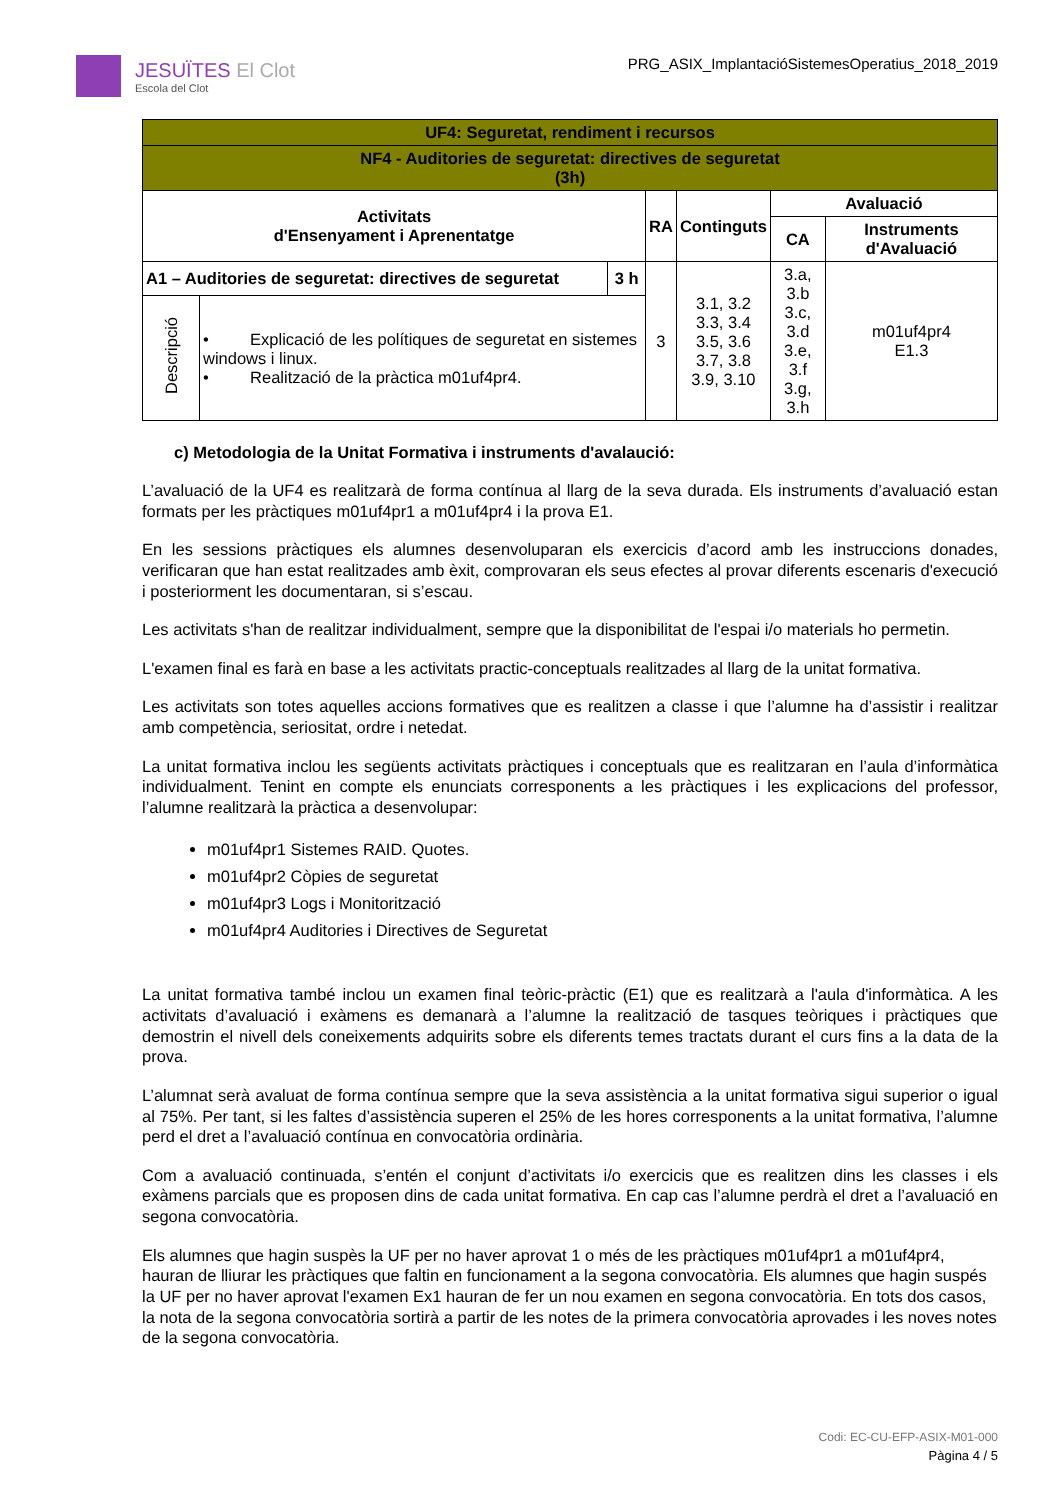JESUÏTES El Clot
Escola del Clot
PRG_ASIX_ImplantacióSistemesOperatius_2018_2019
| UF4: Seguretat, rendiment i recursos | | | | | | |
| NF4 - Auditories de seguretat: directives de seguretat (3h) | | | | | | |
| Activitats d'Ensenyament i Aprenentatge | | | RA | Continguts | Avaluació | |
| | | | | | CA | Instruments d'Avaluació |
| A1 – Auditories de seguretat: directives de seguretat | | 3 h | 3 | 3.1, 3.2 3.3, 3.4 3.5, 3.6 3.7, 3.8 3.9, 3.10 | 3.a, 3.b 3.c, 3.d 3.e, 3.f 3.g, 3.h | m01uf4pr4 E1.3 |
| Descripció | • Explicació de les polítiques de seguretat en sistemes windows i linux. • Realització de la pràctica m01uf4pr4. | | | | | |
c) Metodologia de la Unitat Formativa i instruments d'avalaució:
L’avaluació de la UF4 es realitzarà de forma contínua al llarg de la seva durada. Els instruments d’avaluació estan formats per les pràctiques m01uf4pr1 a m01uf4pr4 i la prova E1.
En les sessions pràctiques els alumnes desenvoluparan els exercicis d’acord amb les instruccions donades, verificaran que han estat realitzades amb èxit, comprovaran els seus efectes al provar diferents escenaris d'execució i posteriorment les documentaran, si s’escau.
Les activitats s'han de realitzar individualment, sempre que la disponibilitat de l'espai i/o materials ho permetin.
L'examen final es farà en base a les activitats practic-conceptuals realitzades al llarg de la unitat formativa.
Les activitats son totes aquelles accions formatives que es realitzen a classe i que l’alumne ha d’assistir i realitzar amb competència, seriositat, ordre i netedat.
La unitat formativa inclou les següents activitats pràctiques i conceptuals que es realitzaran en l’aula d’informàtica individualment. Tenint en compte els enunciats corresponents a les pràctiques i les explicacions del professor, l’alumne realitzarà la pràctica a desenvolupar:
m01uf4pr1 Sistemes RAID. Quotes.
m01uf4pr2 Còpies de seguretat
m01uf4pr3 Logs i Monitorització
m01uf4pr4 Auditories i Directives de Seguretat
La unitat formativa també inclou un examen final teòric-pràctic (E1) que es realitzarà a l'aula d'informàtica. A les activitats d’avaluació i exàmens es demanarà a l’alumne la realització de tasques teòriques i pràctiques que demostrin el nivell dels coneixements adquirits sobre els diferents temes tractats durant el curs fins a la data de la prova.
L’alumnat serà avaluat de forma contínua sempre que la seva assistència a la unitat formativa sigui superior o igual al 75%. Per tant, si les faltes d’assistència superen el 25% de les hores corresponents a la unitat formativa, l’alumne perd el dret a l’avaluació contínua en convocatòria ordinària.
Com a avaluació continuada, s’entén el conjunt d’activitats i/o exercicis que es realitzen dins les classes i els exàmens parcials que es proposen dins de cada unitat formativa. En cap cas l’alumne perdrà el dret a l’avaluació en segona convocatòria.
Els alumnes que hagin suspès la UF per no haver aprovat 1 o més de les pràctiques m01uf4pr1 a m01uf4pr4, hauran de lliurar les pràctiques que faltin en funcionament a la segona convocatòria. Els alumnes que hagin suspés la UF per no haver aprovat l'examen Ex1 hauran de fer un nou examen en segona convocatòria. En tots dos casos, la nota de la segona convocatòria sortirà a partir de les notes de la primera convocatòria aprovades i les noves notes de la segona convocatòria.
Codi: EC-CU-EFP-ASIX-M01-000
Pàgina 4 / 5